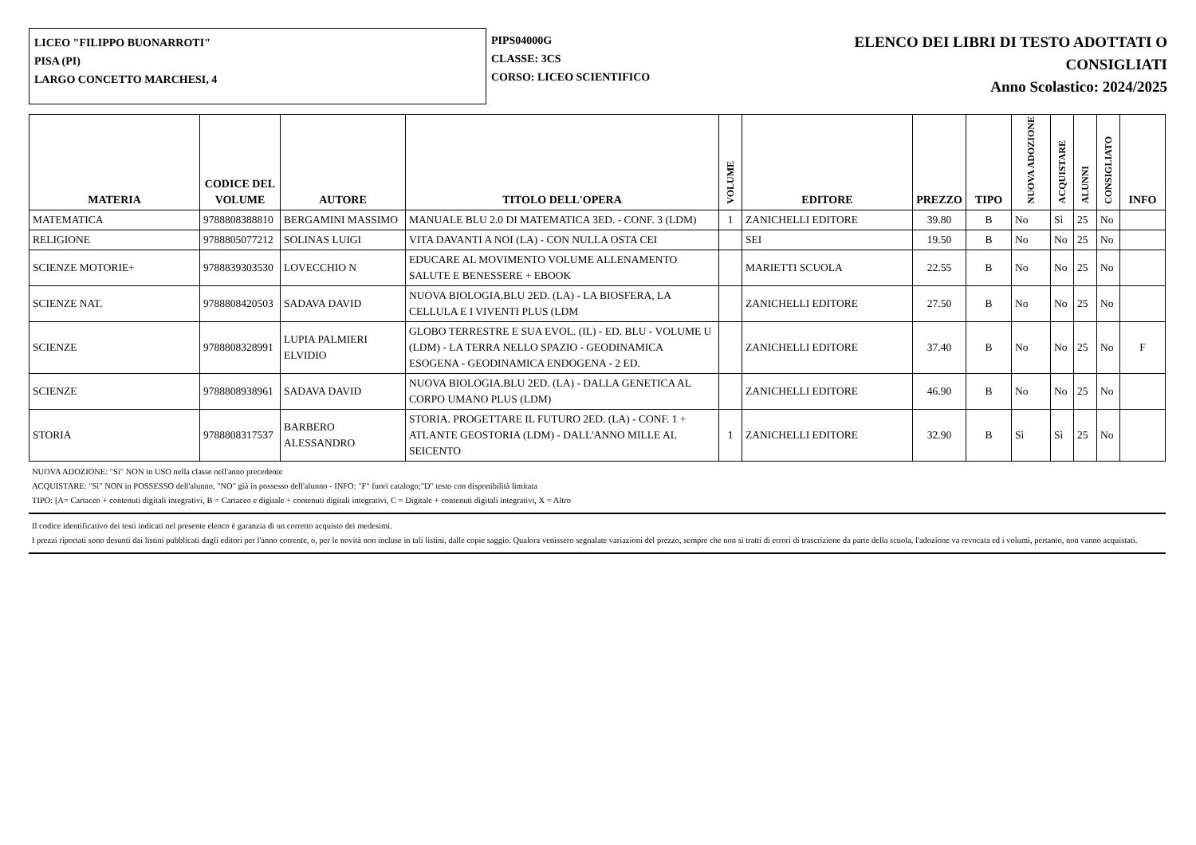LICEO "FILIPPO BUONARROTI"
PISA (PI)
LARGO CONCETTO MARCHESI, 4
PIPS04000G
CLASSE: 3CS
CORSO: LICEO SCIENTIFICO
ELENCO DEI LIBRI DI TESTO ADOTTATI O
CONSIGLIATI
Anno Scolastico: 2024/2025
| MATERIA | CODICE DEL VOLUME | AUTORE | TITOLO DELL'OPERA | VOLUME | EDITORE | PREZZO | TIPO | NUOVA ADOZIONE | ACQUISTARE | ALUNNI | CONSIGLIATO | INFO |
| --- | --- | --- | --- | --- | --- | --- | --- | --- | --- | --- | --- | --- |
| MATEMATICA | 9788808388810 | BERGAMINI MASSIMO | MANUALE BLU 2.0 DI MATEMATICA 3ED. - CONF. 3 (LDM) | 1 | ZANICHELLI EDITORE | 39.80 | B | No | Sì | 25 | No | |
| RELIGIONE | 9788805077212 | SOLINAS LUIGI | VITA DAVANTI A NOI (LA) - CON NULLA OSTA CEI | | SEI | 19.50 | B | No | No | 25 | No | |
| SCIENZE MOTORIE+ | 9788839303530 | LOVECCHIO N | EDUCARE AL MOVIMENTO VOLUME ALLENAMENTO SALUTE E BENESSERE + EBOOK | | MARIETTI SCUOLA | 22.55 | B | No | No | 25 | No | |
| SCIENZE NAT. | 9788808420503 | SADAVA DAVID | NUOVA BIOLOGIA.BLU 2ED. (LA) - LA BIOSFERA, LA CELLULA E I VIVENTI PLUS (LDM | | ZANICHELLI EDITORE | 27.50 | B | No | No | 25 | No | |
| SCIENZE | 9788808328991 | LUPIA PALMIERI ELVIDIO | GLOBO TERRESTRE E SUA EVOL. (IL) - ED. BLU - VOLUME U (LDM) - LA TERRA NELLO SPAZIO - GEODINAMICA ESOGENA - GEODINAMICA ENDOGENA - 2 ED. | | ZANICHELLI EDITORE | 37.40 | B | No | No | 25 | No | F |
| SCIENZE | 9788808938961 | SADAVA DAVID | NUOVA BIOLOGIA.BLU 2ED. (LA) - DALLA GENETICA AL CORPO UMANO PLUS (LDM) | | ZANICHELLI EDITORE | 46.90 | B | No | No | 25 | No | |
| STORIA | 9788808317537 | BARBERO ALESSANDRO | STORIA. PROGETTARE IL FUTURO 2ED. (LA) - CONF. 1 + ATLANTE GEOSTORIA (LDM) - DALL'ANNO MILLE AL SEICENTO | 1 | ZANICHELLI EDITORE | 32.90 | B | Sì | Sì | 25 | No | |
NUOVA ADOZIONE: "Sì" NON in USO nella classe nell'anno precedente
ACQUISTARE: "Sì" NON in POSSESSO dell'alunno, "NO" già in possesso dell'alunno - INFO: "F" fuori catalogo;"D" testo con disponibilità limitata
TIPO: [A= Cartaceo + contenuti digitali integrativi, B = Cartaceo e digitale + contenuti digitali integrativi, C = Digitale + contenuti digitali integrativi, X = Altro
Il codice identificativo dei testi indicati nel presente elenco è garanzia di un corretto acquisto dei medesimi.
I prezzi riportati sono desunti dai listini pubblicati dagli editori per l'anno corrente, o, per le novità non incluse in tali listini, dalle copie saggio. Qualora venissero segnalate variazioni del prezzo, sempre che non si tratti di errori di trascrizione da parte della scuola, l'adozione va revocata ed i volumi, pertanto, non vanno acquistati.